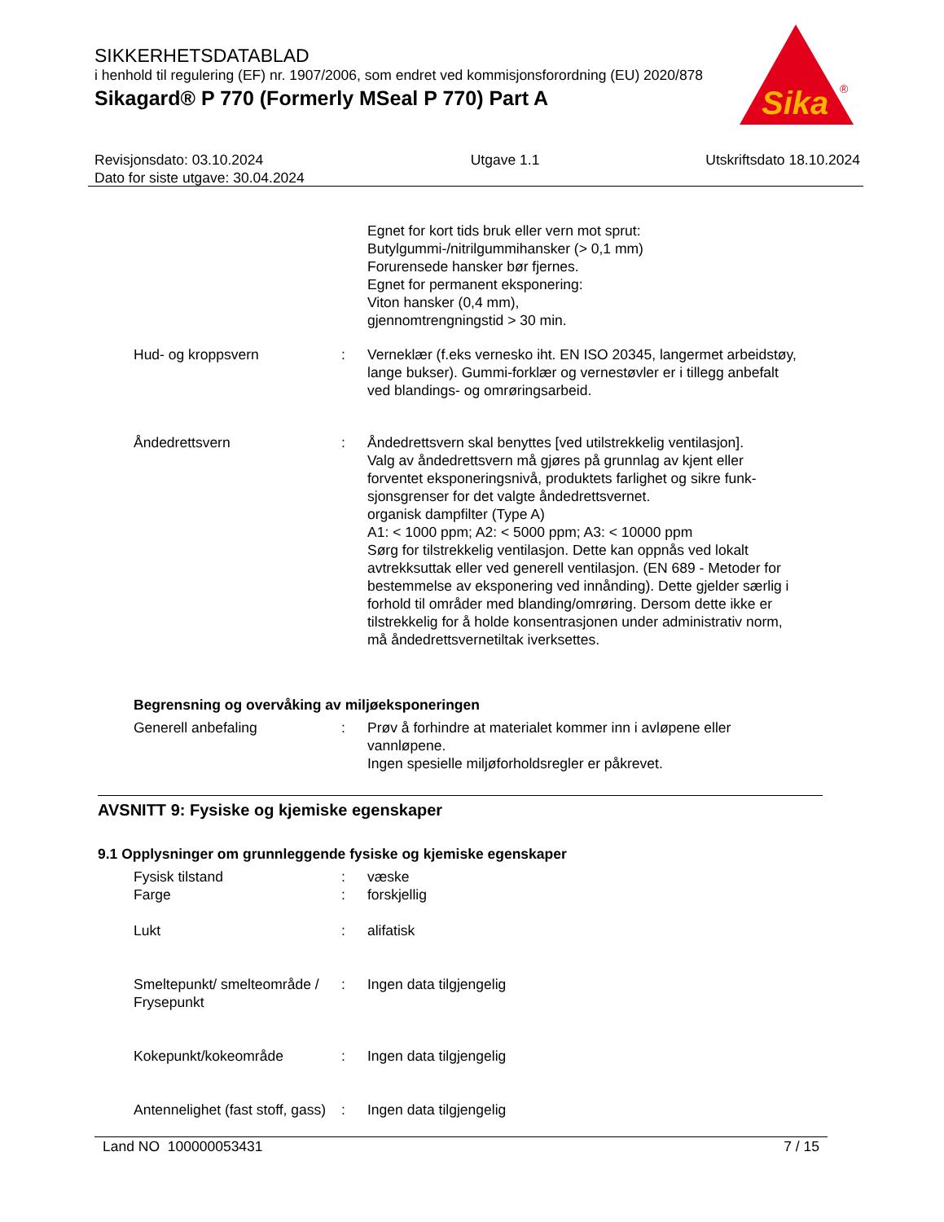SIKKERHETSDATABLAD
i henhold til regulering (EF) nr. 1907/2006, som endret ved kommisjonsforordning (EU) 2020/878
Sikagard® P 770 (Formerly MSeal P 770) Part A
Sika
®
Revisjonsdato: 03.10.2024
Dato for siste utgave: 30.04.2024
Utgave 1.1 Utskriftsdato 18.10.2024
Egnet for kort tids bruk eller vern mot sprut:
Butylgummi-/nitrilgummihansker (> 0,1 mm)
Forurensede hansker bør fjernes.
Egnet for permanent eksponering:
Viton hansker (0,4 mm),
gjennomtrengningstid > 30 min.
Hud- og kroppsvern : Verneklær (f.eks vernesko iht. EN ISO 20345, langermet arbeidstøy, lange bukser). Gummi-forklær og vernestøvler er i tillegg anbefalt ved blandings- og omrøringsarbeid.
Åndedrettsvern : Åndedrettsvern skal benyttes [ved utilstrekkelig ventilasjon].
Valg av åndedrettsvern må gjøres på grunnlag av kjent eller forventet eksponeringsnivå, produktets farlighet og sikre funk-sjonsgrenser for det valgte åndedrettsvernet.
organisk dampfilter (Type A)
A1: < 1000 ppm; A2: < 5000 ppm; A3: < 10000 ppm
Sørg for tilstrekkelig ventilasjon. Dette kan oppnås ved lokalt avtrekksuttak eller ved generell ventilasjon. (EN 689 - Metoder for bestemmelse av eksponering ved innånding). Dette gjelder særlig i forhold til områder med blanding/omrøring. Dersom dette ikke er tilstrekkelig for å holde konsentrasjonen under administrativ norm, må åndedrettsvernetiltak iverksettes.
Begrensning og overvåking av miljøeksponeringen
Generell anbefaling : Prøv å forhindre at materialet kommer inn i avløpene eller vannløpene.
Ingen spesielle miljøforholdsregler er påkrevet.
AVSNITT 9: Fysiske og kjemiske egenskaper
9.1 Opplysninger om grunnleggende fysiske og kjemiske egenskaper
Fysisk tilstand : væske
Farge : forskjellig
Lukt : alifatisk
Smeltepunkt/ smelteområde / Frysepunkt
: Ingen data tilgjengelig
Kokepunkt/kokeområde : Ingen data tilgjengelig
Antennelighet (fast stoff, gass)
: Ingen data tilgjengelig
Land NO 100000053431 7 / 15